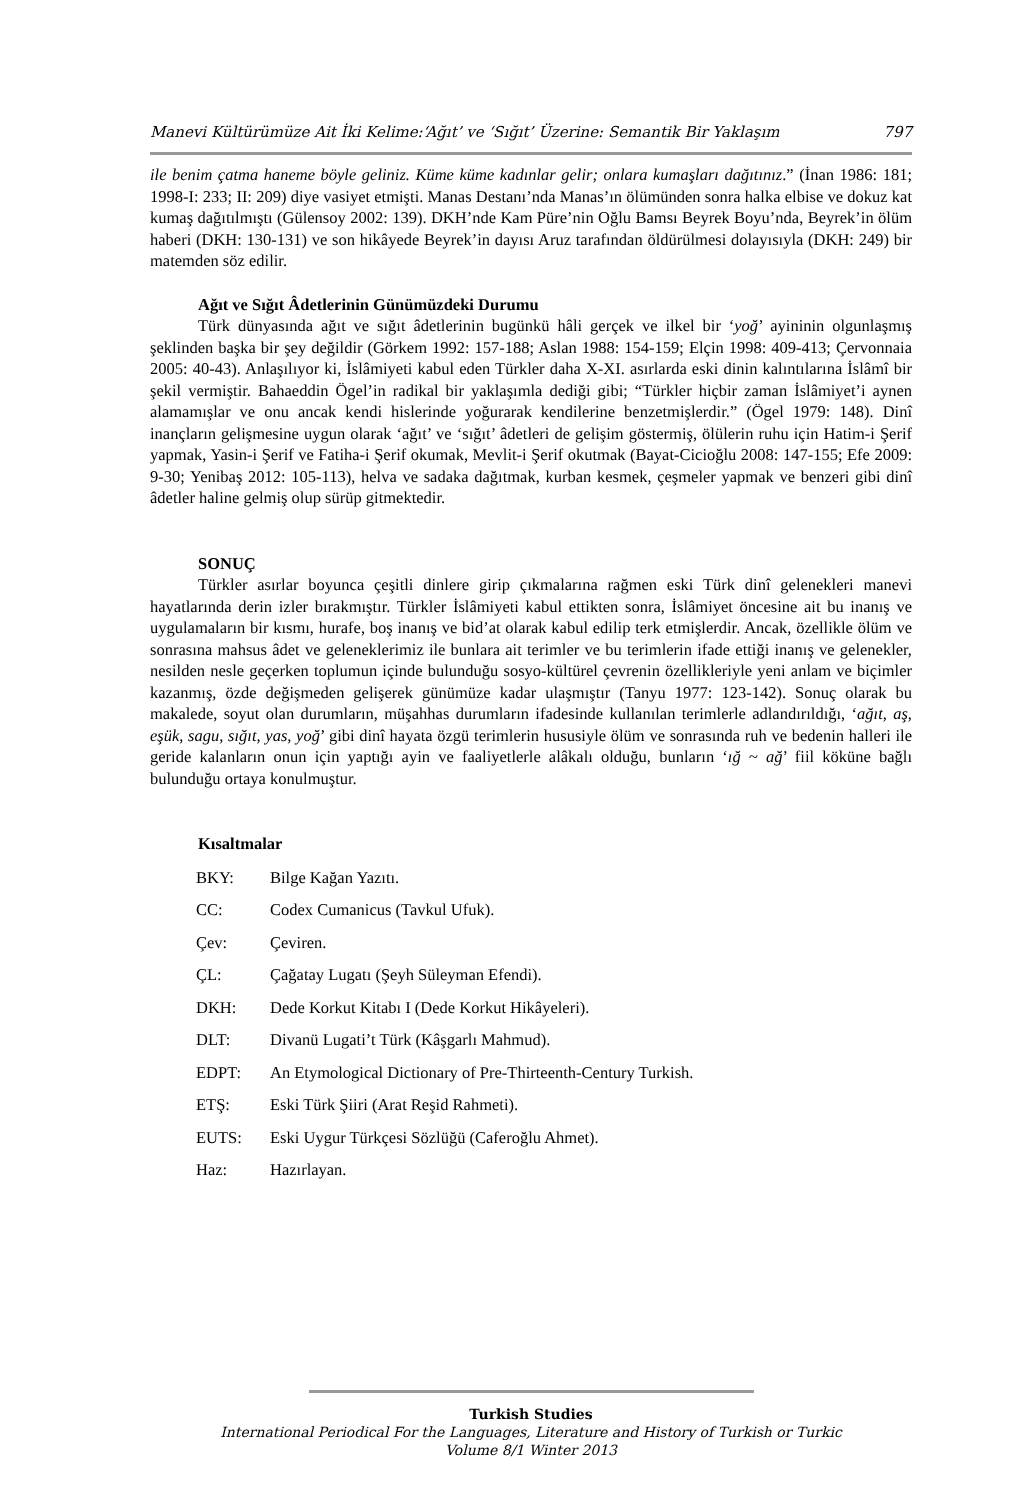Manevi Kültürümüze Ait İki Kelime:‘Ağıt’ ve ‘Sığıt’ Üzerine: Semantik Bir Yaklaşım 797
ile benim çatma haneme böyle geliniz. Küme küme kadınlar gelir; onlara kumaşları dağıtınız.” (İnan 1986: 181; 1998-I: 233; II: 209) diye vasiyet etmişti. Manas Destanı’nda Manas’ın ölümünden sonra halka elbise ve dokuz kat kumaş dağıtılmıştı (Gülensoy 2002: 139). DKH’nde Kam Püre’nin Oğlu Bamsı Beyrek Boyu’nda, Beyrek’in ölüm haberi (DKH: 130-131) ve son hikâyede Beyrek’in dayısı Aruz tarafından öldürülmesi dolayısıyla (DKH: 249) bir matemden söz edilir.
Ağıt ve Sığıt Âdetlerinin Günümüzdeki Durumu
Türk dünyasında ağıt ve sığıt âdetlerinin bugünkü hâli gerçek ve ilkel bir ‘yoğ’ ayininin olgunlaşmış şeklinden başka bir şey değildir (Görkem 1992: 157-188; Aslan 1988: 154-159; Elçin 1998: 409-413; Çervonnaia 2005: 40-43). Anlaşılıyor ki, İslâmiyeti kabul eden Türkler daha X-XI. asırlarda eski dinin kalıntılarına İslâmî bir şekil vermiştir. Bahaeddin Ögel’in radikal bir yaklaşımla dediği gibi; “Türkler hiçbir zaman İslâmiyet’i aynen alamamışlar ve onu ancak kendi hislerinde yoğurarak kendilerine benzetmişlerdir.” (Ögel 1979: 148). Dinî inançların gelişmesine uygun olarak ‘ağıt’ ve ‘sığıt’ âdetleri de gelişim göstermiş, ölülerin ruhu için Hatim-i Şerif yapmak, Yasin-i Şerif ve Fatiha-i Şerif okumak, Mevlit-i Şerif okutmak (Bayat-Cicioğlu 2008: 147-155; Efe 2009: 9-30; Yenibaş 2012: 105-113), helva ve sadaka dağıtmak, kurban kesmek, çeşmeler yapmak ve benzeri gibi dinî âdetler haline gelmiş olup sürüp gitmektedir.
SONUÇ
Türkler asırlar boyunca çeşitli dinlere girip çıkmalarına rağmen eski Türk dinî gelenekleri manevi hayatlarında derin izler bırakmıştır. Türkler İslâmiyeti kabul ettikten sonra, İslâmiyet öncesine ait bu inanış ve uygulamaların bir kısmı, hurafe, boş inanış ve bid’at olarak kabul edilip terk etmişlerdir. Ancak, özellikle ölüm ve sonrasına mahsus âdet ve geleneklerimiz ile bunlara ait terimler ve bu terimlerin ifade ettiği inanış ve gelenekler, nesilden nesle geçerken toplumun içinde bulunduğu sosyo-kültürel çevrenin özellikleriyle yeni anlam ve biçimler kazanmış, özde değişmeden gelişerek günümüze kadar ulaşmıştır (Tanyu 1977: 123-142). Sonuç olarak bu makalede, soyut olan durumların, müşahhas durumların ifadesinde kullanılan terimlerle adlandırıldığı, ‘ağıt, aş, eşük, sagu, sığıt, yas, yoğ’ gibi dinî hayata özgü terimlerin hususiyle ölüm ve sonrasında ruh ve bedenin halleri ile geride kalanların onun için yaptığı ayin ve faaliyetlerle alâkalı olduğu, bunların ‘ığ ~ ağ’ fiil köküne bağlı bulunduğu ortaya konulmuştur.
Kısaltmalar
| BKY: | Bilge Kağan Yazıtı. |
| CC: | Codex Cumanicus (Tavkul Ufuk). |
| Çev: | Çeviren. |
| ÇL: | Çağatay Lugatı (Şeyh Süleyman Efendi). |
| DKH: | Dede Korkut Kitabı I (Dede Korkut Hikâyeleri). |
| DLT: | Divanü Lugati’t Türk (Kâşgarlı Mahmud). |
| EDPT: | An Etymological Dictionary of Pre-Thirteenth-Century Turkish. |
| ETŞ: | Eski Türk Şiiri (Arat Reşid Rahmeti). |
| EUTS: | Eski Uygur Türkçesi Sözlüğü (Caferoğlu Ahmet). |
| Haz: | Hazırlayan. |
Turkish Studies
International Periodical For the Languages, Literature and History of Turkish or Turkic
Volume 8/1 Winter 2013